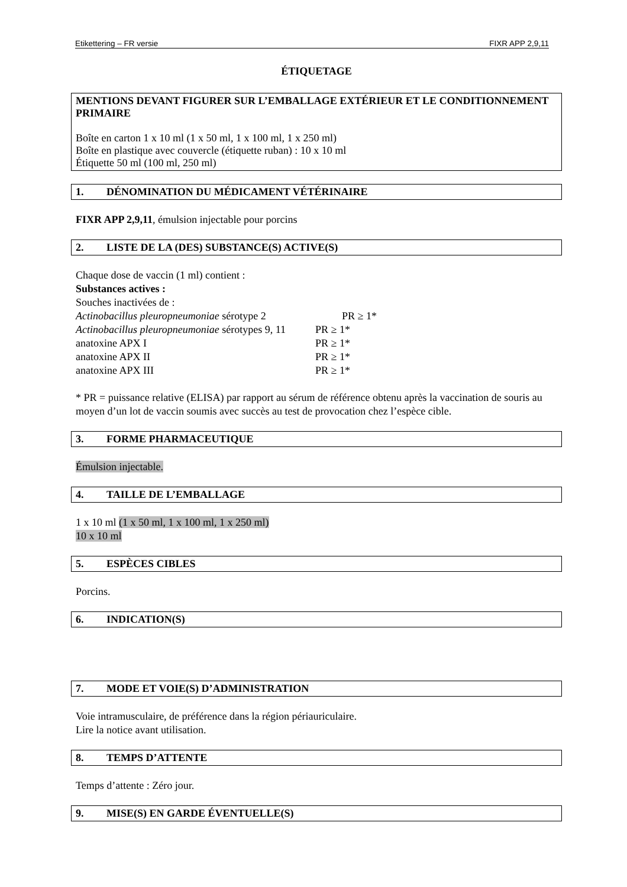Etikettering – FR versie FIXR APP 2,9,11
ÉTIQUETAGE
MENTIONS DEVANT FIGURER SUR L’EMBALLAGE EXTÉRIEUR ET LE CONDITIONNEMENT PRIMAIRE
Boîte en carton 1 x 10 ml (1 x 50 ml, 1 x 100 ml, 1 x 250 ml)
Boîte en plastique avec couvercle (étiquette ruban) : 10 x 10 ml
Étiquette 50 ml (100 ml, 250 ml)
1. DÉNOMINATION DU MÉDICAMENT VÉTÉRINAIRE
FIXR APP 2,9,11, émulsion injectable pour porcins
2. LISTE DE LA (DES) SUBSTANCE(S) ACTIVE(S)
Chaque dose de vaccin (1 ml) contient :
Substances actives :
Souches inactivées de :
Actinobacillus pleuropneumoniae sérotype 2 PR ≥ 1*
Actinobacillus pleuropneumoniae sérotypes 9, 11 PR ≥ 1*
anatoxine APX I PR ≥ 1*
anatoxine APX II PR ≥ 1*
anatoxine APX III PR ≥ 1*
* PR = puissance relative (ELISA) par rapport au sérum de référence obtenu après la vaccination de souris au moyen d’un lot de vaccin soumis avec succès au test de provocation chez l’espèce cible.
3. FORME PHARMACEUTIQUE
Émulsion injectable.
4. TAILLE DE L’EMBALLAGE
1 x 10 ml (1 x 50 ml, 1 x 100 ml, 1 x 250 ml)
10 x 10 ml
5. ESPÈCES CIBLES
Porcins.
6. INDICATION(S)
7. MODE ET VOIE(S) D’ADMINISTRATION
Voie intramusculaire, de préférence dans la région périauriculaire.
Lire la notice avant utilisation.
8. TEMPS D’ATTENTE
Temps d’attente : Zéro jour.
9. MISE(S) EN GARDE ÉVENTUELLE(S)